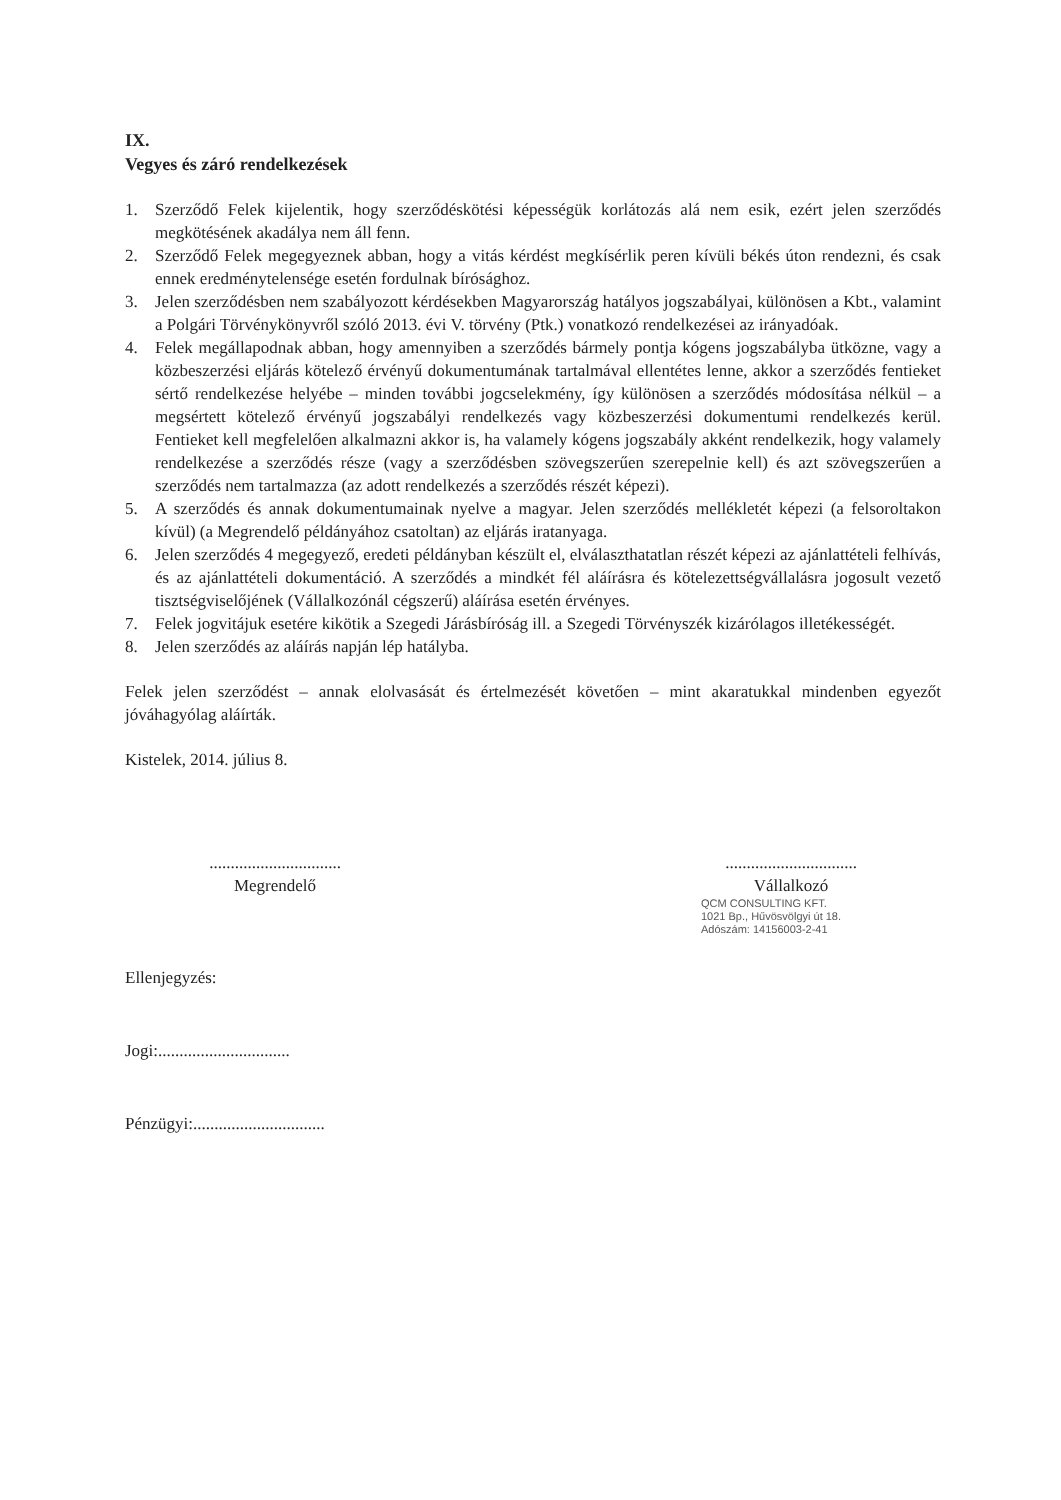IX.
Vegyes és záró rendelkezések
1. Szerződő Felek kijelentik, hogy szerződéskötési képességük korlátozás alá nem esik, ezért jelen szerződés megkötésének akadálya nem áll fenn.
2. Szerződő Felek megegyeznek abban, hogy a vitás kérdést megkísérlik peren kívüli békés úton rendezni, és csak ennek eredménytelensége esetén fordulnak bírósághoz.
3. Jelen szerződésben nem szabályozott kérdésekben Magyarország hatályos jogszabályai, különösen a Kbt., valamint a Polgári Törvénykönyvről szóló 2013. évi V. törvény (Ptk.) vonatkozó rendelkezései az irányadóak.
4. Felek megállapodnak abban, hogy amennyiben a szerződés bármely pontja kógens jogszabályba ütközne, vagy a közbeszerzési eljárás kötelező érvényű dokumentumának tartalmával ellentétes lenne, akkor a szerződés fentieket sértő rendelkezése helyébe – minden további jogcselekmény, így különösen a szerződés módosítása nélkül – a megsértett kötelező érvényű jogszabályi rendelkezés vagy közbeszerzési dokumentumi rendelkezés kerül. Fentieket kell megfelelően alkalmazni akkor is, ha valamely kógens jogszabály akként rendelkezik, hogy valamely rendelkezése a szerződés része (vagy a szerződésben szövegszerűen szerepelnie kell) és azt szövegszerűen a szerződés nem tartalmazza (az adott rendelkezés a szerződés részét képezi).
5. A szerződés és annak dokumentumainak nyelve a magyar. Jelen szerződés mellékletét képezi (a felsoroltakon kívül) (a Megrendelő példányához csatoltan) az eljárás iratanyaga.
6. Jelen szerződés 4 megegyező, eredeti példányban készült el, elválaszthatatlan részét képezi az ajánlattételi felhívás, és az ajánlattételi dokumentáció. A szerződés a mindkét fél aláírásra és kötelezettségvállalásra jogosult vezető tisztségviselőjének (Vállalkozónál cégszerű) aláírása esetén érvényes.
7. Felek jogvitájuk esetére kikötik a Szegedi Járásbíróság ill. a Szegedi Törvényszék kizárólagos illetékességét.
8. Jelen szerződés az aláírás napján lép hatályba.
Felek jelen szerződést – annak elolvasását és értelmezését követően – mint akaratukkal mindenben egyezőt jóváhagyólag aláírták.
Kistelek, 2014. július 8.
...............................
Megrendelő
...............................
Vállalkozó
QCM CONSULTING KFT.
1021 Bp., Hűvösvölgyi út 18.
Adószám: 14156003-2-41
Ellenjegyzés:
Jogi:...............................
Pénzügyi:...............................